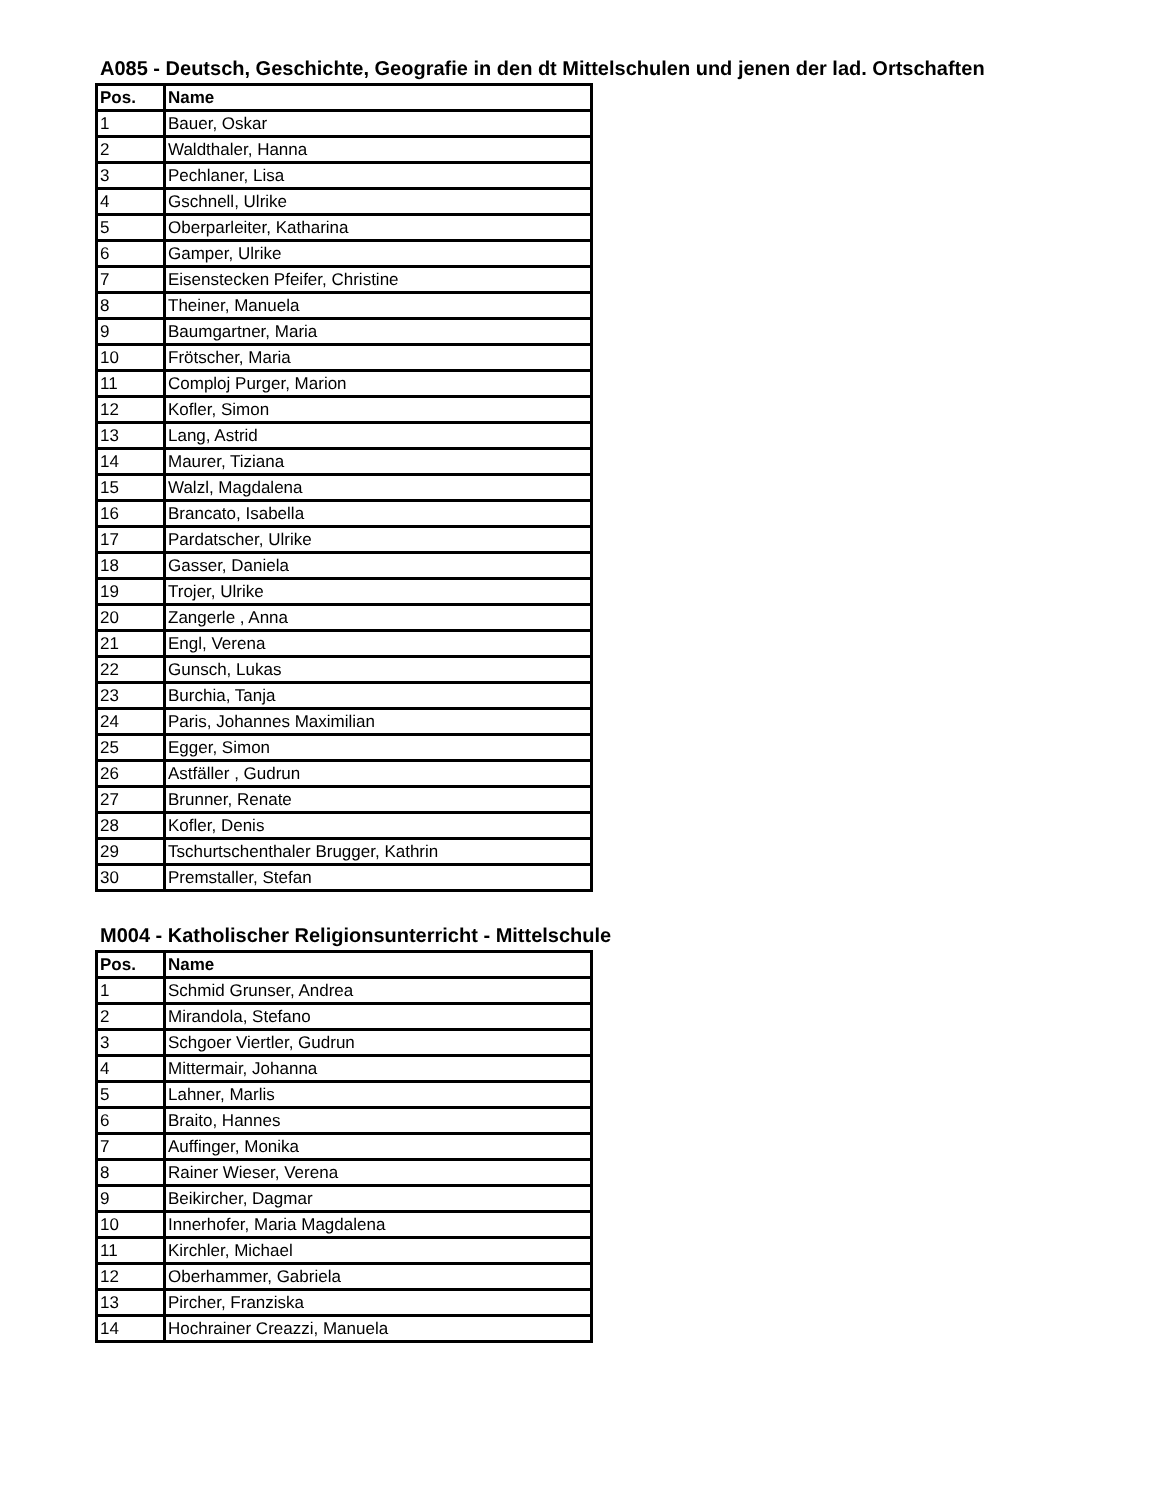A085 - Deutsch, Geschichte, Geografie in den dt Mittelschulen und jenen der lad. Ortschaften
| Pos. | Name |
| --- | --- |
| 1 | Bauer, Oskar |
| 2 | Waldthaler, Hanna |
| 3 | Pechlaner, Lisa |
| 4 | Gschnell, Ulrike |
| 5 | Oberparleiter, Katharina |
| 6 | Gamper, Ulrike |
| 7 | Eisenstecken Pfeifer, Christine |
| 8 | Theiner, Manuela |
| 9 | Baumgartner, Maria |
| 10 | Frötscher, Maria |
| 11 | Comploj Purger, Marion |
| 12 | Kofler, Simon |
| 13 | Lang, Astrid |
| 14 | Maurer, Tiziana |
| 15 | Walzl, Magdalena |
| 16 | Brancato, Isabella |
| 17 | Pardatscher, Ulrike |
| 18 | Gasser, Daniela |
| 19 | Trojer, Ulrike |
| 20 | Zangerle , Anna |
| 21 | Engl, Verena |
| 22 | Gunsch, Lukas |
| 23 | Burchia, Tanja |
| 24 | Paris, Johannes Maximilian |
| 25 | Egger, Simon |
| 26 | Astfäller , Gudrun |
| 27 | Brunner, Renate |
| 28 | Kofler, Denis |
| 29 | Tschurtschenthaler Brugger, Kathrin |
| 30 | Premstaller, Stefan |
M004 - Katholischer Religionsunterricht - Mittelschule
| Pos. | Name |
| --- | --- |
| 1 | Schmid Grunser, Andrea |
| 2 | Mirandola, Stefano |
| 3 | Schgoer Viertler, Gudrun |
| 4 | Mittermair, Johanna |
| 5 | Lahner, Marlis |
| 6 | Braito, Hannes |
| 7 | Auffinger, Monika |
| 8 | Rainer Wieser, Verena |
| 9 | Beikircher, Dagmar |
| 10 | Innerhofer, Maria Magdalena |
| 11 | Kirchler, Michael |
| 12 | Oberhammer, Gabriela |
| 13 | Pircher, Franziska |
| 14 | Hochrainer Creazzi, Manuela |